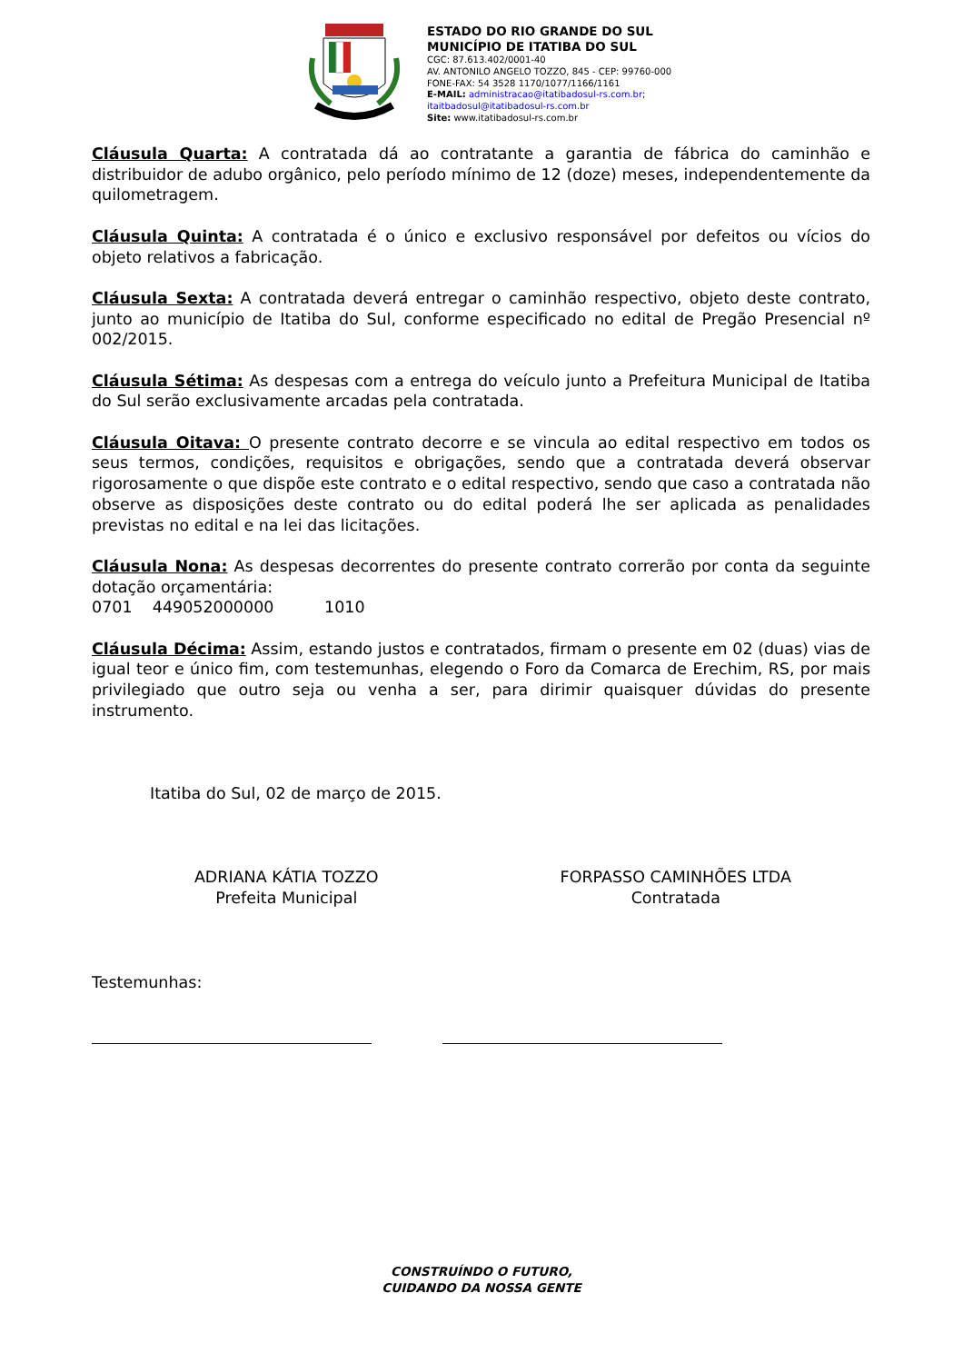ESTADO DO RIO GRANDE DO SUL
MUNICÍPIO DE ITATIBA DO SUL
CGC: 87.613.402/0001-40
AV. ANTONILO ANGELO TOZZO, 845 - CEP: 99760-000
FONE-FAX: 54 3528 1170/1077/1166/1161
E-MAIL: administracao@itatibadosul-rs.com.br;
itaitbadosul@itatibadosul-rs.com.br
Site: www.itatibadosul-rs.com.br
Cláusula Quarta: A contratada dá ao contratante a garantia de fábrica do caminhão e distribuidor de adubo orgânico, pelo período mínimo de 12 (doze) meses, independentemente da quilometragem.
Cláusula Quinta: A contratada é o único e exclusivo responsável por defeitos ou vícios do objeto relativos a fabricação.
Cláusula Sexta: A contratada deverá entregar o caminhão respectivo, objeto deste contrato, junto ao município de Itatiba do Sul, conforme especificado no edital de Pregão Presencial nº 002/2015.
Cláusula Sétima: As despesas com a entrega do veículo junto a Prefeitura Municipal de Itatiba do Sul serão exclusivamente arcadas pela contratada.
Cláusula Oitava: O presente contrato decorre e se vincula ao edital respectivo em todos os seus termos, condições, requisitos e obrigações, sendo que a contratada deverá observar rigorosamente o que dispõe este contrato e o edital respectivo, sendo que caso a contratada não observe as disposições deste contrato ou do edital poderá lhe ser aplicada as penalidades previstas no edital e na lei das licitações.
Cláusula Nona: As despesas decorrentes do presente contrato correrão por conta da seguinte dotação orçamentária:
0701 449052000000 1010
Cláusula Décima: Assim, estando justos e contratados, firmam o presente em 02 (duas) vias de igual teor e único fim, com testemunhas, elegendo o Foro da Comarca de Erechim, RS, por mais privilegiado que outro seja ou venha a ser, para dirimir quaisquer dúvidas do presente instrumento.
Itatiba do Sul, 02 de março de 2015.
ADRIANA KÁTIA TOZZO
Prefeita Municipal
FORPASSO CAMINHÕES LTDA
Contratada
Testemunhas:
CONSTRUÍNDO O FUTURO,
CUIDANDO DA NOSSA GENTE